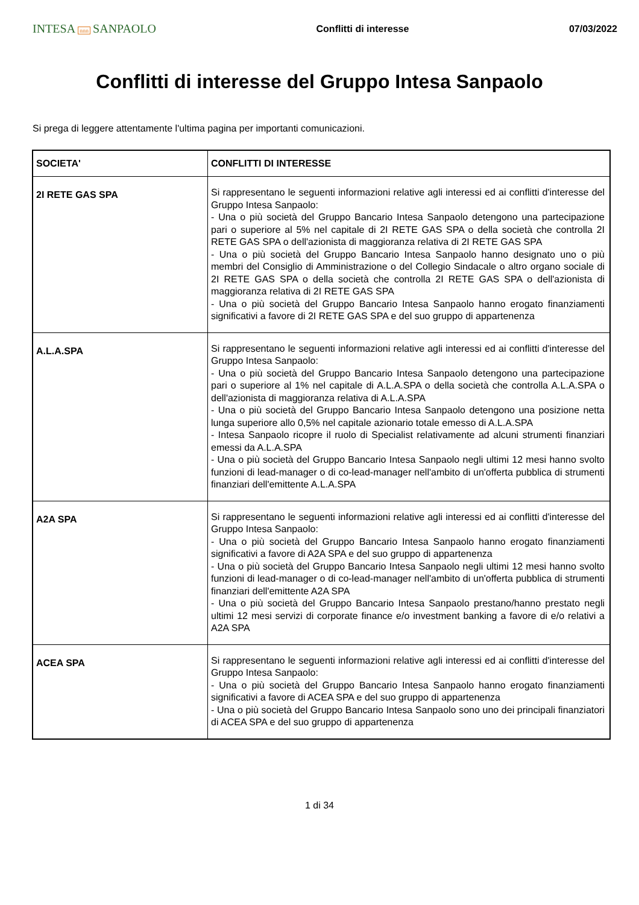INTESA nnn SANPAOLO
Conflitti di interesse 07/03/2022
Conflitti di interesse del Gruppo Intesa Sanpaolo
Si prega di leggere attentamente l'ultima pagina per importanti comunicazioni.
| SOCIETA' | CONFLITTI DI INTERESSE |
| --- | --- |
| 2I RETE GAS SPA | Si rappresentano le seguenti informazioni relative agli interessi ed ai conflitti d'interesse del Gruppo Intesa Sanpaolo: - Una o più società del Gruppo Bancario Intesa Sanpaolo detengono una partecipazione pari o superiore al 5% nel capitale di 2I RETE GAS SPA o della società che controlla 2I RETE GAS SPA o dell'azionista di maggioranza relativa di 2I RETE GAS SPA - Una o più società del Gruppo Bancario Intesa Sanpaolo hanno designato uno o più membri del Consiglio di Amministrazione o del Collegio Sindacale o altro organo sociale di 2I RETE GAS SPA o della società che controlla 2I RETE GAS SPA o dell'azionista di maggioranza relativa di 2I RETE GAS SPA - Una o più società del Gruppo Bancario Intesa Sanpaolo hanno erogato finanziamenti significativi a favore di 2I RETE GAS SPA e del suo gruppo di appartenenza |
| A.L.A.SPA | Si rappresentano le seguenti informazioni relative agli interessi ed ai conflitti d'interesse del Gruppo Intesa Sanpaolo: - Una o più società del Gruppo Bancario Intesa Sanpaolo detengono una partecipazione pari o superiore al 1% nel capitale di A.L.A.SPA o della società che controlla A.L.A.SPA o dell'azionista di maggioranza relativa di A.L.A.SPA - Una o più società del Gruppo Bancario Intesa Sanpaolo detengono una posizione netta lunga superiore allo 0,5% nel capitale azionario totale emesso di A.L.A.SPA - Intesa Sanpaolo ricopre il ruolo di Specialist relativamente ad alcuni strumenti finanziari emessi da A.L.A.SPA - Una o più società del Gruppo Bancario Intesa Sanpaolo negli ultimi 12 mesi hanno svolto funzioni di lead-manager o di co-lead-manager nell'ambito di un'offerta pubblica di strumenti finanziari dell'emittente A.L.A.SPA |
| A2A SPA | Si rappresentano le seguenti informazioni relative agli interessi ed ai conflitti d'interesse del Gruppo Intesa Sanpaolo: - Una o più società del Gruppo Bancario Intesa Sanpaolo hanno erogato finanziamenti significativi a favore di A2A SPA e del suo gruppo di appartenenza - Una o più società del Gruppo Bancario Intesa Sanpaolo negli ultimi 12 mesi hanno svolto funzioni di lead-manager o di co-lead-manager nell'ambito di un'offerta pubblica di strumenti finanziari dell'emittente A2A SPA - Una o più società del Gruppo Bancario Intesa Sanpaolo prestano/hanno prestato negli ultimi 12 mesi servizi di corporate finance e/o investment banking a favore di e/o relativi a A2A SPA |
| ACEA SPA | Si rappresentano le seguenti informazioni relative agli interessi ed ai conflitti d'interesse del Gruppo Intesa Sanpaolo: - Una o più società del Gruppo Bancario Intesa Sanpaolo hanno erogato finanziamenti significativi a favore di ACEA SPA e del suo gruppo di appartenenza - Una o più società del Gruppo Bancario Intesa Sanpaolo sono uno dei principali finanziatori di ACEA SPA e del suo gruppo di appartenenza |
1 di 34